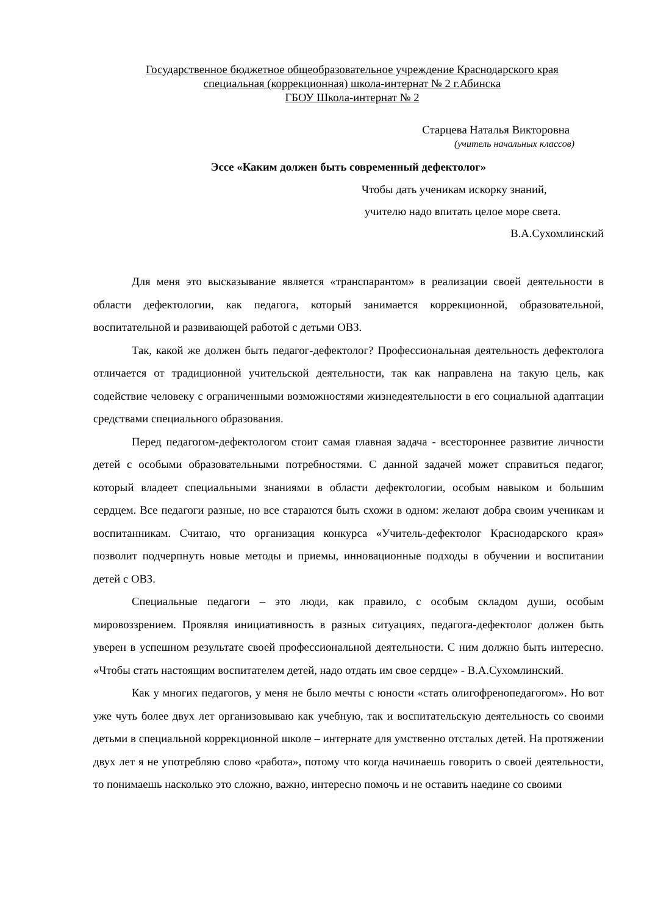Государственное бюджетное общеобразовательное учреждение Краснодарского края
специальная (коррекционная) школа-интернат № 2 г.Абинска
ГБОУ Школа-интернат № 2
Старцева Наталья Викторовна
(учитель начальных классов)
Эссе «Каким должен быть современный дефектолог»
Чтобы дать ученикам искорку знаний,
учителю надо впитать целое море света.
В.А.Сухомлинский
Для меня это высказывание является «транспарантом» в реализации своей деятельности в области дефектологии, как педагога, который занимается коррекционной, образовательной, воспитательной и развивающей работой с детьми ОВЗ.
Так, какой же должен быть педагог-дефектолог? Профессиональная деятельность дефектолога отличается от традиционной учительской деятельности, так как направлена на такую цель, как содействие человеку с ограниченными возможностями жизнедеятельности в его социальной адаптации средствами специального образования.
Перед педагогом-дефектологом стоит самая главная задача - всестороннее развитие личности детей с особыми образовательными потребностями. С данной задачей может справиться педагог, который владеет специальными знаниями в области дефектологии, особым навыком и большим сердцем. Все педагоги разные, но все стараются быть схожи в одном: желают добра своим ученикам и воспитанникам. Считаю, что организация конкурса «Учитель-дефектолог Краснодарского края» позволит подчерпнуть новые методы и приемы, инновационные подходы в обучении и воспитании детей с ОВЗ.
Специальные педагоги – это люди, как правило, с особым складом души, особым мировоззрением. Проявляя инициативность в разных ситуациях, педагога-дефектолог должен быть уверен в успешном результате своей профессиональной деятельности. С ним должно быть интересно. «Чтобы стать настоящим воспитателем детей, надо отдать им свое сердце» - В.А.Сухомлинский.
Как у многих педагогов, у меня не было мечты с юности «стать олигофренопедагогом». Но вот уже чуть более двух лет организовываю как учебную, так и воспитательскую деятельность со своими детьми в специальной коррекционной школе – интернате для умственно отсталых детей. На протяжении двух лет я не употребляю слово «работа», потому что когда начинаешь говорить о своей деятельности, то понимаешь насколько это сложно, важно, интересно помочь и не оставить наедине со своими